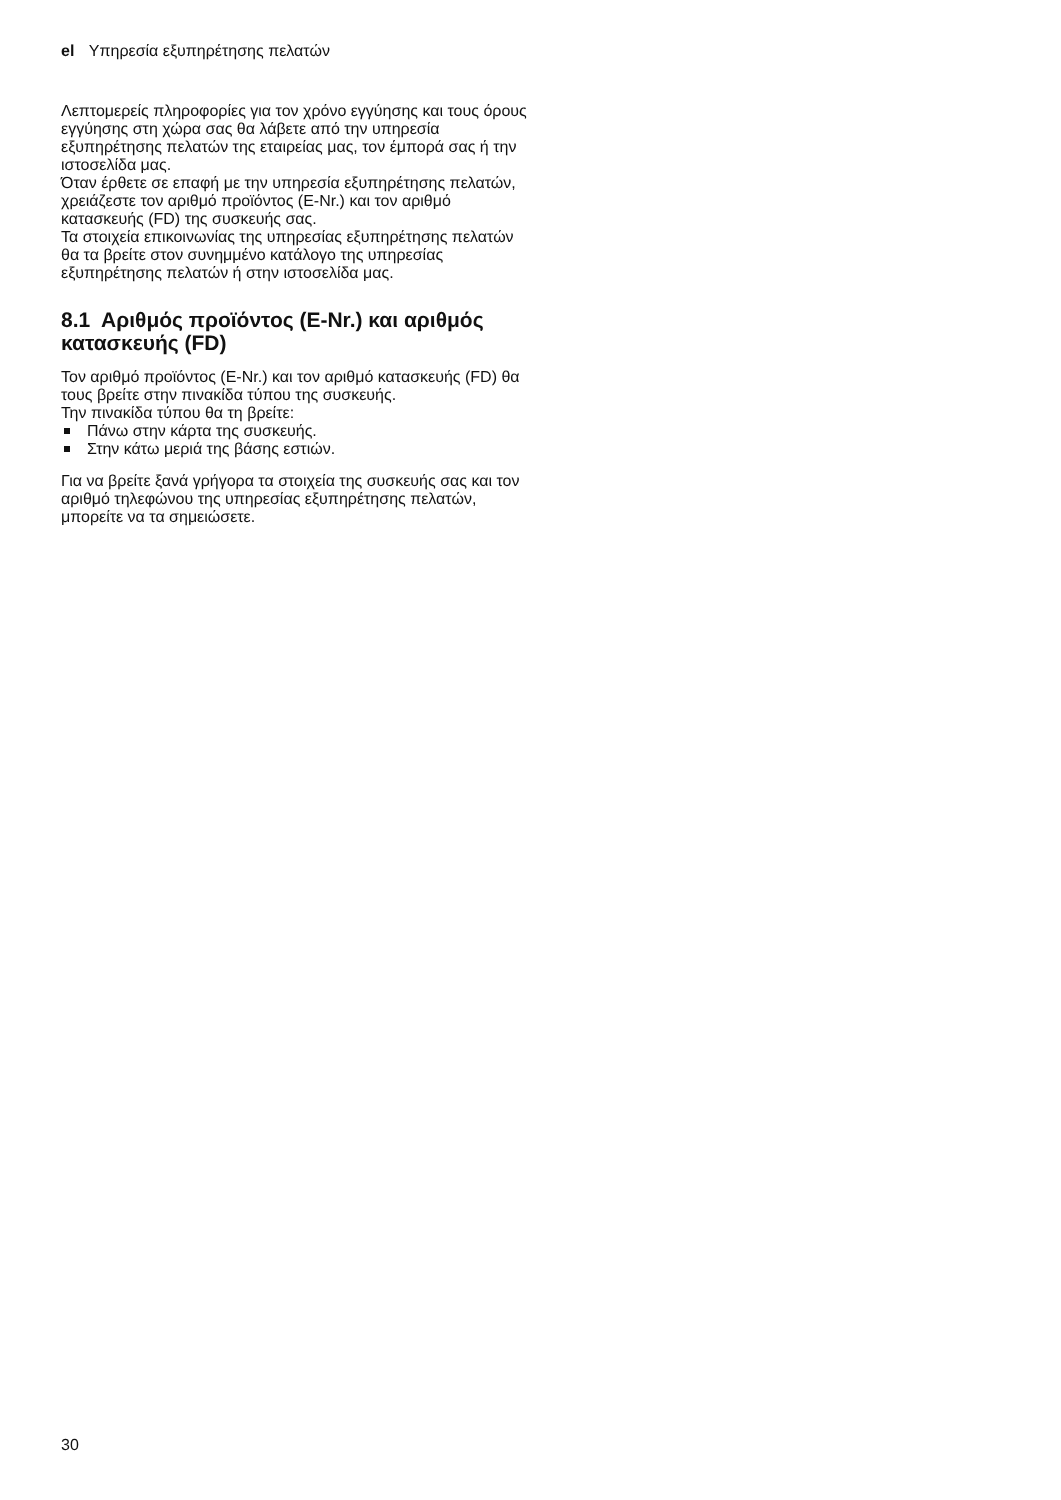el Υπηρεσία εξυπηρέτησης πελατών
Λεπτομερείς πληροφορίες για τον χρόνο εγγύησης και τους όρους εγγύησης στη χώρα σας θα λάβετε από την υπηρεσία εξυπηρέτησης πελατών της εταιρείας μας, τον έμπορά σας ή την ιστοσελίδα μας.
Όταν έρθετε σε επαφή με την υπηρεσία εξυπηρέτησης πελατών, χρειάζεστε τον αριθμό προϊόντος (E-Nr.) και τον αριθμό κατασκευής (FD) της συσκευής σας.
Τα στοιχεία επικοινωνίας της υπηρεσίας εξυπηρέτησης πελατών θα τα βρείτε στον συνημμένο κατάλογο της υπηρεσίας εξυπηρέτησης πελατών ή στην ιστοσελίδα μας.
8.1 Αριθμός προϊόντος (E-Nr.) και αριθμός κατασκευής (FD)
Τον αριθμό προϊόντος (E-Nr.) και τον αριθμό κατασκευής (FD) θα τους βρείτε στην πινακίδα τύπου της συσκευής.
Την πινακίδα τύπου θα τη βρείτε:
Πάνω στην κάρτα της συσκευής.
Στην κάτω μεριά της βάσης εστιών.
Για να βρείτε ξανά γρήγορα τα στοιχεία της συσκευής σας και τον αριθμό τηλεφώνου της υπηρεσίας εξυπηρέτησης πελατών, μπορείτε να τα σημειώσετε.
30